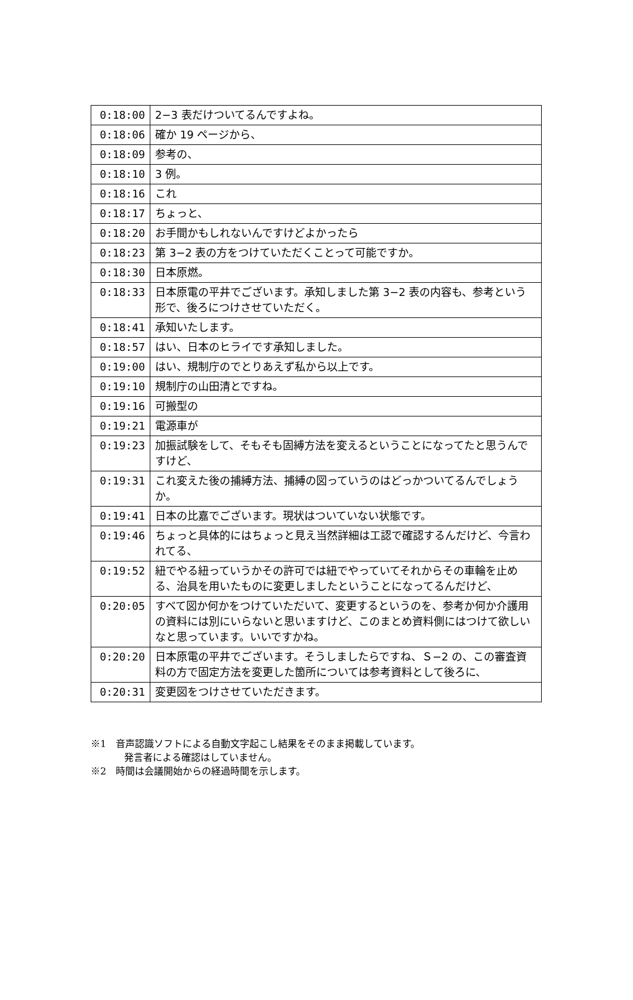| 0:18:00 | 2−3 表だけついてるんですよね。 |
| 0:18:06 | 確か 19 ページから、 |
| 0:18:09 | 参考の、 |
| 0:18:10 | 3 例。 |
| 0:18:16 | これ |
| 0:18:17 | ちょっと、 |
| 0:18:20 | お手間かもしれないんですけどよかったら |
| 0:18:23 | 第 3−2 表の方をつけていただくことって可能ですか。 |
| 0:18:30 | 日本原燃。 |
| 0:18:33 | 日本原電の平井でございます。承知しました第 3−2 表の内容も、参考という形で、後ろにつけさせていただく。 |
| 0:18:41 | 承知いたします。 |
| 0:18:57 | はい、日本のヒライです承知しました。 |
| 0:19:00 | はい、規制庁のでとりあえず私から以上です。 |
| 0:19:10 | 規制庁の山田清とですね。 |
| 0:19:16 | 可搬型の |
| 0:19:21 | 電源車が |
| 0:19:23 | 加振試験をして、そもそも固縛方法を変えるということになってたと思うんですけど、 |
| 0:19:31 | これ変えた後の捕縛方法、捕縛の図っていうのはどっかついてるんでしょうか。 |
| 0:19:41 | 日本の比嘉でございます。現状はついていない状態です。 |
| 0:19:46 | ちょっと具体的にはちょっと見え当然詳細は工認で確認するんだけど、今言われてる、 |
| 0:19:52 | 紐でやる紐っていうかその許可では紐でやっていてそれからその車輪を止める、治具を用いたものに変更しましたということになってるんだけど、 |
| 0:20:05 | すべて図か何かをつけていただいて、変更するというのを、参考か何か介護用の資料には別にいらないと思いますけど、このまとめ資料側にはつけて欲しいなと思っています。いいですかね。 |
| 0:20:20 | 日本原電の平井でございます。そうしましたらですね、Ｓ−2 の、この審査資料の方で固定方法を変更した箇所については参考資料として後ろに、 |
| 0:20:31 | 変更図をつけさせていただきます。 |
※1　音声認識ソフトによる自動文字起こし結果をそのまま掲載しています。
発言者による確認はしていません。
※2　時間は会議開始からの経過時間を示します。